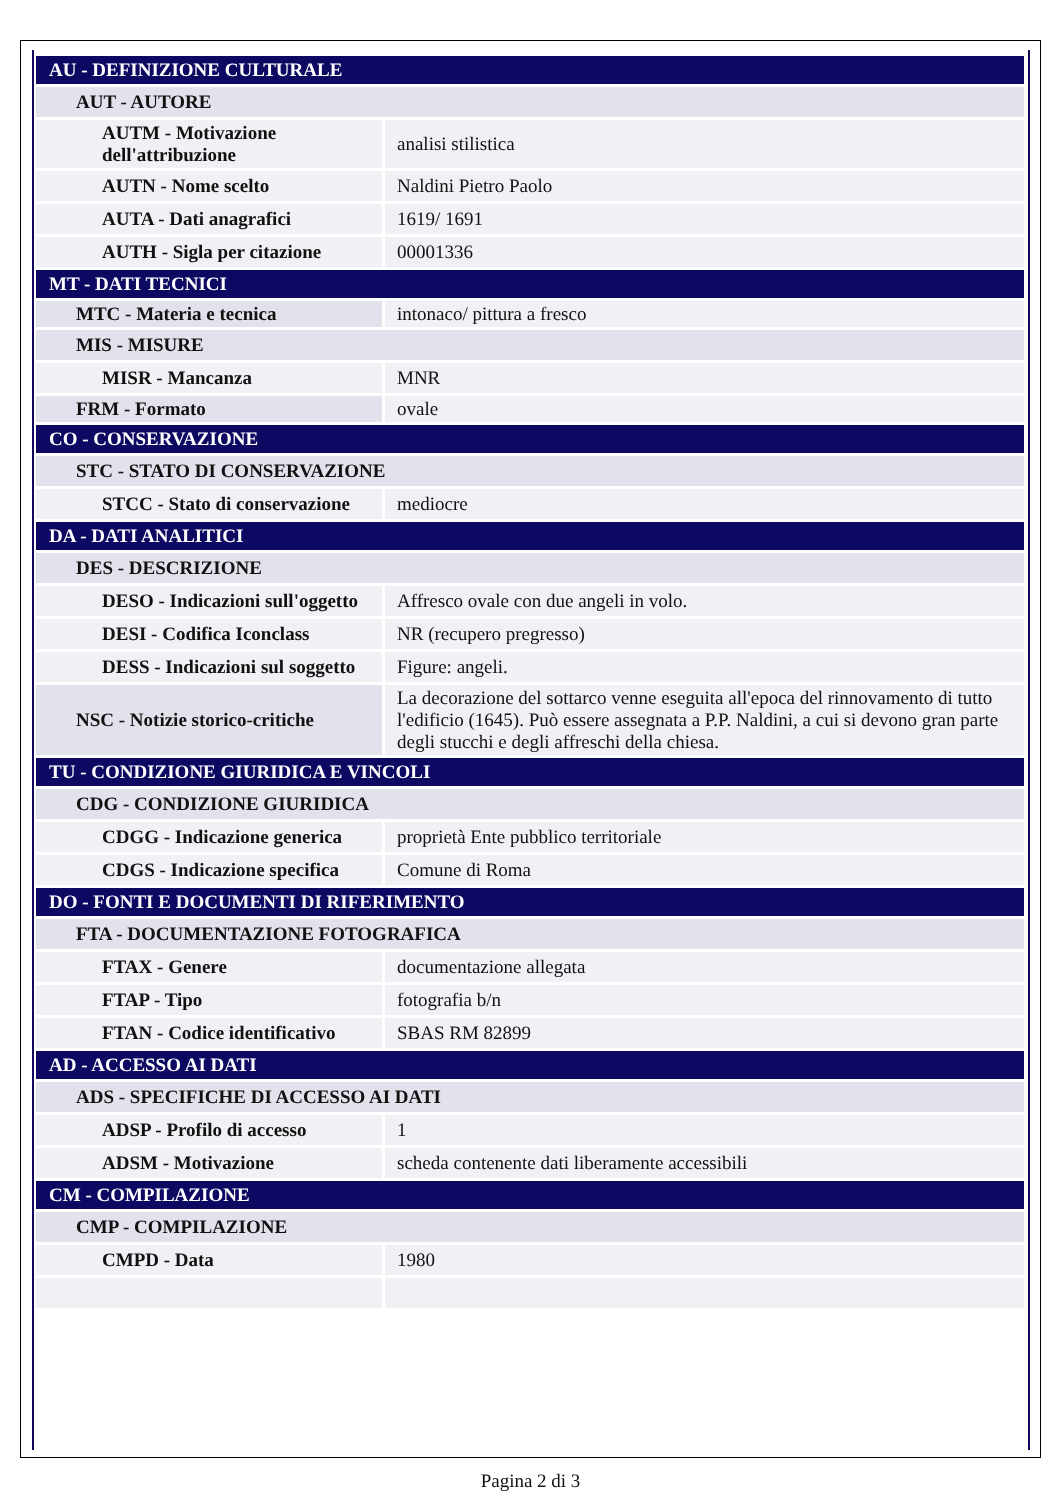| AU - DEFINIZIONE CULTURALE | |
| AUT - AUTORE | |
| AUTM - Motivazione dell'attribuzione | analisi stilistica |
| AUTN - Nome scelto | Naldini Pietro Paolo |
| AUTA - Dati anagrafici | 1619/ 1691 |
| AUTH - Sigla per citazione | 00001336 |
| MT - DATI TECNICI | |
| MTC - Materia e tecnica | intonaco/ pittura a fresco |
| MIS - MISURE | |
| MISR - Mancanza | MNR |
| FRM - Formato | ovale |
| CO - CONSERVAZIONE | |
| STC - STATO DI CONSERVAZIONE | |
| STCC - Stato di conservazione | mediocre |
| DA - DATI ANALITICI | |
| DES - DESCRIZIONE | |
| DESO - Indicazioni sull'oggetto | Affresco ovale con due angeli in volo. |
| DESI - Codifica Iconclass | NR (recupero pregresso) |
| DESS - Indicazioni sul soggetto | Figure: angeli. |
| NSC - Notizie storico-critiche | La decorazione del sottarco venne eseguita all'epoca del rinnovamento di tutto l'edificio (1645). Può essere assegnata a P.P. Naldini, a cui si devono gran parte degli stucchi e degli affreschi della chiesa. |
| TU - CONDIZIONE GIURIDICA E VINCOLI | |
| CDG - CONDIZIONE GIURIDICA | |
| CDGG - Indicazione generica | proprietà Ente pubblico territoriale |
| CDGS - Indicazione specifica | Comune di Roma |
| DO - FONTI E DOCUMENTI DI RIFERIMENTO | |
| FTA - DOCUMENTAZIONE FOTOGRAFICA | |
| FTAX - Genere | documentazione allegata |
| FTAP - Tipo | fotografia b/n |
| FTAN - Codice identificativo | SBAS RM 82899 |
| AD - ACCESSO AI DATI | |
| ADS - SPECIFICHE DI ACCESSO AI DATI | |
| ADSP - Profilo di accesso | 1 |
| ADSM - Motivazione | scheda contenente dati liberamente accessibili |
| CM - COMPILAZIONE | |
| CMP - COMPILAZIONE | |
| CMPD - Data | 1980 |
Pagina 2 di 3